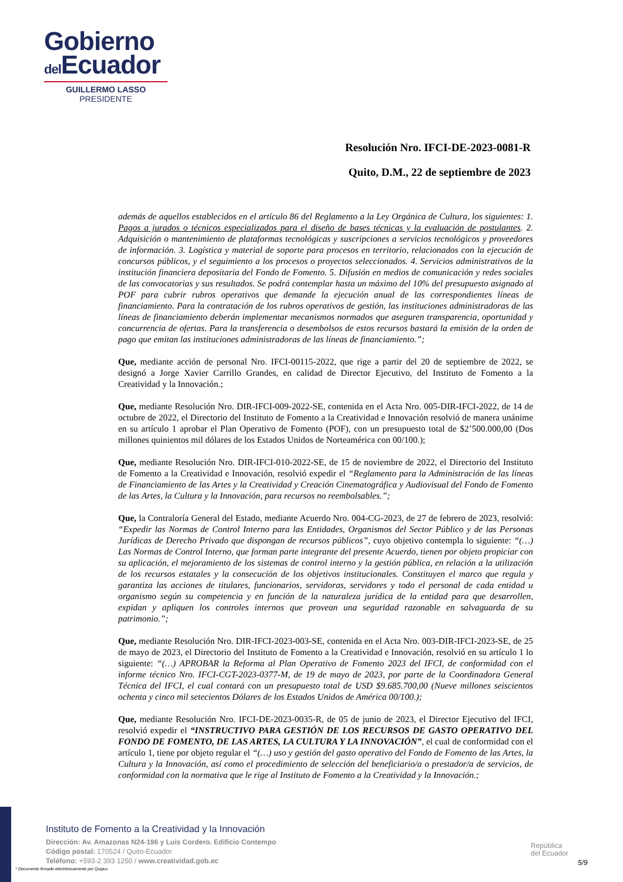Gobierno
del Ecuador
GUILLERMO LASSO
PRESIDENTE
Resolución Nro. IFCI-DE-2023-0081-R
Quito, D.M., 22 de septiembre de 2023
además de aquellos establecidos en el artículo 86 del Reglamento a la Ley Orgánica de Cultura, los siguientes: 1. Pagos a jurados o técnicos especializados para el diseño de bases técnicas y la evaluación de postulantes. 2. Adquisición o mantenimiento de plataformas tecnológicas y suscripciones a servicios tecnológicos y proveedores de información. 3. Logística y material de soporte para procesos en territorio, relacionados con la ejecución de concursos públicos, y el seguimiento a los procesos o proyectos seleccionados. 4. Servicios administrativos de la institución financiera depositaria del Fondo de Fomento. 5. Difusión en medios de comunicación y redes sociales de las convocatorias y sus resultados. Se podrá contemplar hasta un máximo del 10% del presupuesto asignado al POF para cubrir rubros operativos que demande la ejecución anual de las correspondientes líneas de financiamiento. Para la contratación de los rubros operativos de gestión, las instituciones administradoras de las líneas de financiamiento deberán implementar mecanismos normados que aseguren transparencia, oportunidad y concurrencia de ofertas. Para la transferencia o desembolsos de estos recursos bastará la emisión de la orden de pago que emitan las instituciones administradoras de las líneas de financiamiento.”;
Que, mediante acción de personal Nro. IFCI-00115-2022, que rige a partir del 20 de septiembre de 2022, se designó a Jorge Xavier Carrillo Grandes, en calidad de Director Ejecutivo, del Instituto de Fomento a la Creatividad y la Innovación.;
Que, mediante Resolución Nro. DIR-IFCI-009-2022-SE, contenida en el Acta Nro. 005-DIR-IFCI-2022, de 14 de octubre de 2022, el Directorio del Instituto de Fomento a la Creatividad e Innovación resolvió de manera unánime en su artículo 1 aprobar el Plan Operativo de Fomento (POF), con un presupuesto total de $2’500.000,00 (Dos millones quinientos mil dólares de los Estados Unidos de Norteamérica con 00/100.);
Que, mediante Resolución Nro. DIR-IFCI-010-2022-SE, de 15 de noviembre de 2022, el Directorio del Instituto de Fomento a la Creatividad e Innovación, resolvió expedir el “Reglamento para la Administración de las líneas de Financiamiento de las Artes y la Creatividad y Creación Cinematográfica y Audiovisual del Fondo de Fomento de las Artes, la Cultura y la Innovación, para recursos no reembolsables.”;
Que, la Contraloría General del Estado, mediante Acuerdo Nro. 004-CG-2023, de 27 de febrero de 2023, resolvió: “Expedir las Normas de Control Interno para las Entidades, Organismos del Sector Público y de las Personas Jurídicas de Derecho Privado que dispongan de recursos públicos”, cuyo objetivo contempla lo siguiente: “(…) Las Normas de Control Interno, que forman parte integrante del presente Acuerdo, tienen por objeto propiciar con su aplicación, el mejoramiento de los sistemas de control interno y la gestión pública, en relación a la utilización de los recursos estatales y la consecución de los objetivos institucionales. Constituyen el marco que regula y garantiza las acciones de titulares, funcionarios, servidoras, servidores y todo el personal de cada entidad u organismo según su competencia y en función de la naturaleza jurídica de la entidad para que desarrollen, expidan y apliquen los controles internos que provean una seguridad razonable en salvaguarda de su patrimonio.”;
Que, mediante Resolución Nro. DIR-IFCI-2023-003-SE, contenida en el Acta Nro. 003-DIR-IFCI-2023-SE, de 25 de mayo de 2023, el Directorio del Instituto de Fomento a la Creatividad e Innovación, resolvió en su artículo 1 lo siguiente: “(…) APROBAR la Reforma al Plan Operativo de Fomento 2023 del IFCI, de conformidad con el informe técnico Nro. IFCI-CGT-2023-0377-M, de 19 de mayo de 2023, por parte de la Coordinadora General Técnica del IFCI, el cual contará con un presupuesto total de USD $9.685.700,00 (Nueve millones seiscientos ochenta y cinco mil setecientos Dólares de los Estados Unidos de América 00/100.);
Que, mediante Resolución Nro. IFCI-DE-2023-0035-R, de 05 de junio de 2023, el Director Ejecutivo del IFCI, resolvió expedir el “INSTRUCTIVO PARA GESTIÓN DE LOS RECURSOS DE GASTO OPERATIVO DEL FONDO DE FOMENTO, DE LAS ARTES, LA CULTURA Y LA INNOVACIÓN”, el cual de conformidad con el artículo 1, tiene por objeto regular el “(…) uso y gestión del gasto operativo del Fondo de Fomento de las Artes, la Cultura y la Innovación, así como el procedimiento de selección del beneficiario/a o prestador/a de servicios, de conformidad con la normativa que le rige al Instituto de Fomento a la Creatividad y la Innovación.;
Instituto de Fomento a la Creatividad y la Innovación
Dirección: Av. Amazonas N24-196 y Luis Cordero. Edificio Contempo
Código postal: 170524 / Quito-Ecuador
Teléfono: +593-2 393 1250 / www.creatividad.gob.ec
República
del Ecuador
5/9
* Documento firmado electrónicamente por Quipux